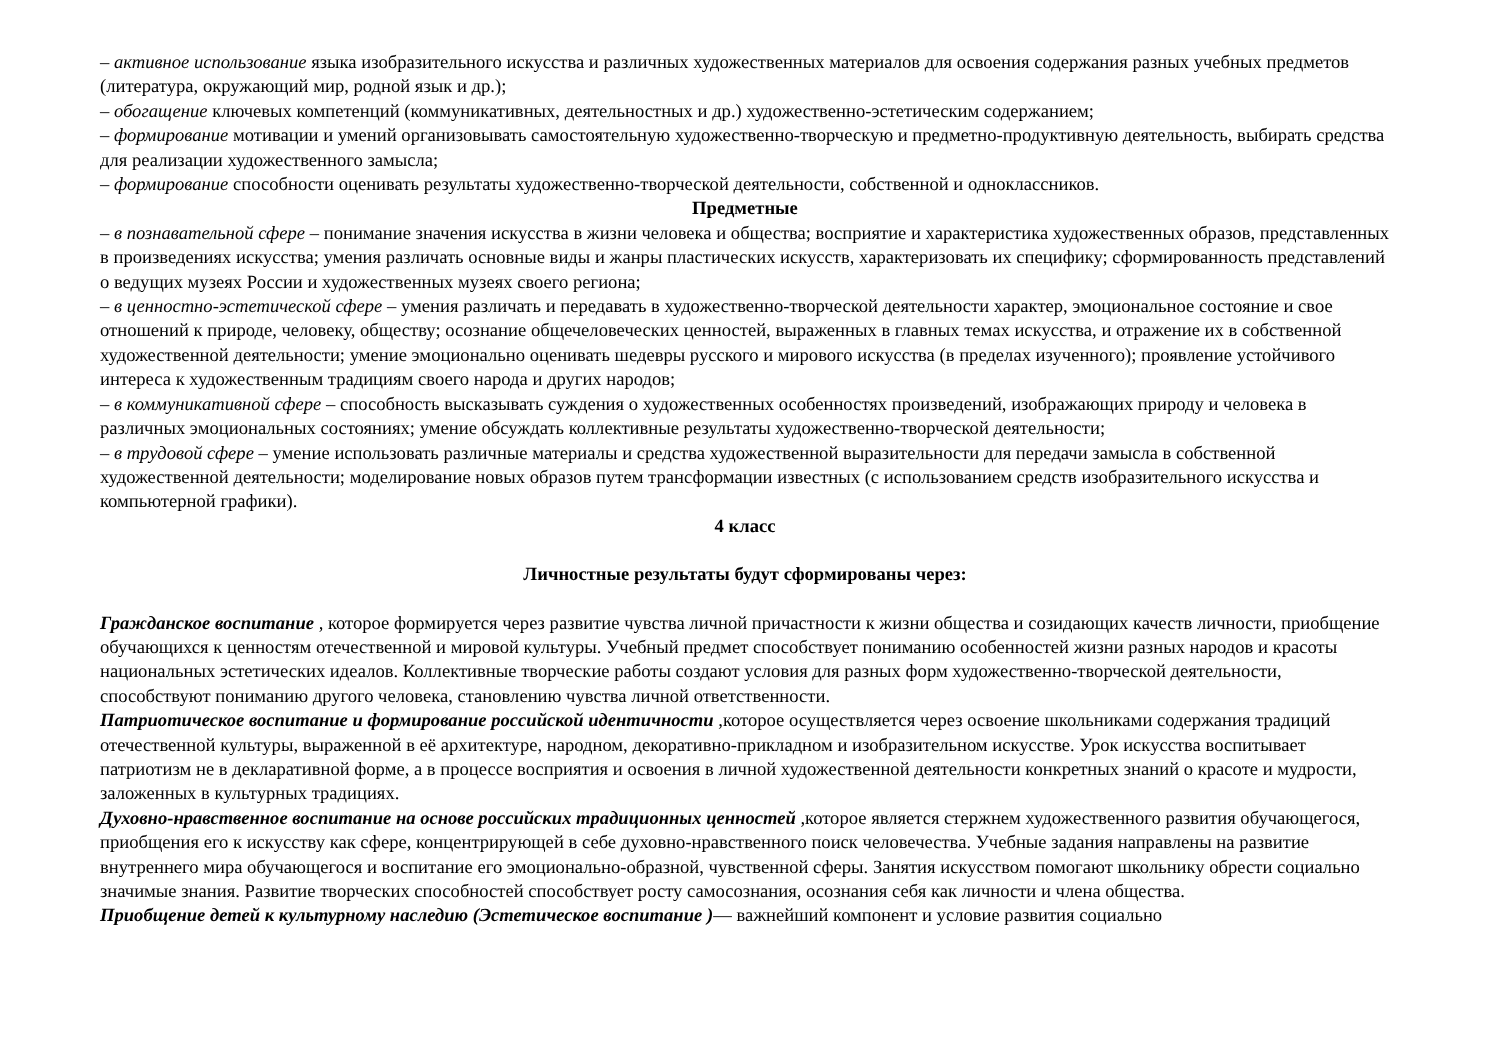– активное использование языка изобразительного искусства и различных художественных материалов для освоения содержания разных учебных предметов (литература, окружающий мир, родной язык и др.);
– обогащение ключевых компетенций (коммуникативных, деятельностных и др.) художественно-эстетическим содержанием;
– формирование мотивации и умений организовывать самостоятельную художественно-творческую и предметно-продуктивную деятельность, выбирать средства для реализации художественного замысла;
– формирование способности оценивать результаты художественно-творческой деятельности, собственной и одноклассников.
Предметные
– в познавательной сфере – понимание значения искусства в жизни человека и общества; восприятие и характеристика художественных образов, представленных в произведениях искусства; умения различать основные виды и жанры пластических искусств, характеризовать их специфику; сформированность представлений о ведущих музеях России и художественных музеях своего региона;
– в ценностно-эстетической сфере – умения различать и передавать в художественно-творческой деятельности характер, эмоциональное состояние и свое отношений к природе, человеку, обществу; осознание общечеловеческих ценностей, выраженных в главных темах искусства, и отражение их в собственной художественной деятельности; умение эмоционально оценивать шедевры русского и мирового искусства (в пределах изученного); проявление устойчивого интереса к художественным традициям своего народа и других народов;
– в коммуникативной сфере – способность высказывать суждения о художественных особенностях произведений, изображающих природу и человека в различных эмоциональных состояниях; умение обсуждать коллективные результаты художественно-творческой деятельности;
– в трудовой сфере – умение использовать различные материалы и средства художественной выразительности для передачи замысла в собственной художественной деятельности; моделирование новых образов путем трансформации известных (с использованием средств изобразительного искусства и компьютерной графики).
4 класс
Личностные результаты будут сформированы через:
Гражданское воспитание , которое формируется через развитие чувства личной причастности к жизни общества и созидающих качеств личности, приобщение обучающихся к ценностям отечественной и мировой культуры. Учебный предмет способствует пониманию особенностей жизни разных народов и красоты национальных эстетических идеалов. Коллективные творческие работы создают условия для разных форм художественно-творческой деятельности, способствуют пониманию другого человека, становлению чувства личной ответственности.
Патриотическое воспитание и формирование российской идентичности , которое осуществляется через освоение школьниками содержания традиций отечественной культуры, выраженной в её архитектуре, народном, декоративно-прикладном и изобразительном искусстве. Урок искусства воспитывает патриотизм не в декларативной форме, а в процессе восприятия и освоения в личной художественной деятельности конкретных знаний о красоте и мудрости, заложенных в культурных традициях.
Духовно-нравственное воспитание на основе российских традиционных ценностей , которое является стержнем художественного развития обучающегося, приобщения его к искусству как сфере, концентрирующей в себе духовно-нравственного поиск человечества. Учебные задания направлены на развитие внутреннего мира обучающегося и воспитание его эмоционально-образной, чувственной сферы. Занятия искусством помогают школьнику обрести социально значимые знания. Развитие творческих способностей способствует росту самосознания, осознания себя как личности и члена общества.
Приобщение детей к культурному наследию (Эстетическое воспитание )— важнейший компонент и условие развития социально